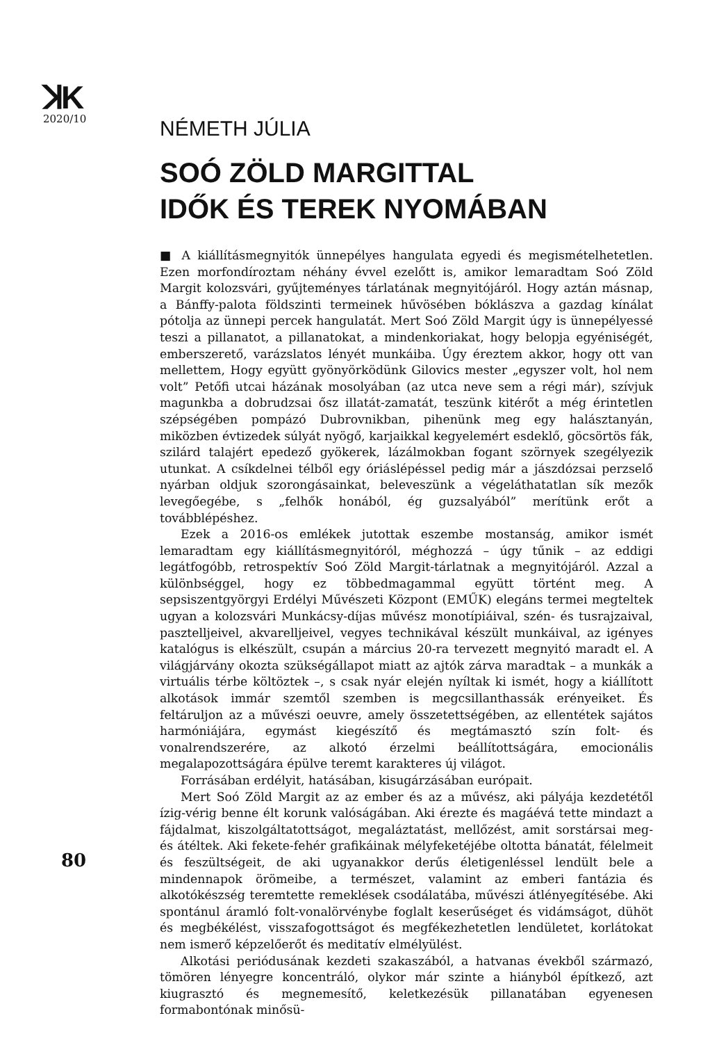ꓘK
2020/10
80
NÉMETH JÚLIA
SOÓ ZÖLD MARGITTAL
IDŐK ÉS TEREK NYOMÁBAN
■ A kiállításmegnyitók ünnepélyes hangulata egyedi és megismételhetetlen. Ezen morfondíroztam néhány évvel ezelőtt is, amikor lemaradtam Soó Zöld Margit kolozsvári, gyűjteményes tárlatának megnyitójáról. Hogy aztán másnap, a Bánffy-palota földszinti termeinek hűvösében bóklászva a gazdag kínálat pótolja az ünnepi percek hangulatát. Mert Soó Zöld Margit úgy is ünnepélyessé teszi a pillanatot, a pillanatokat, a mindenkoriakat, hogy belopja egyéniségét, emberszerető, varázslatos lényét munkáiba. Úgy éreztem akkor, hogy ott van mellettem, Hogy együtt gyönyörködünk Gilovics mester „egyszer volt, hol nem volt” Petőfi utcai házának mosolyában (az utca neve sem a régi már), szívjuk magunkba a dobrudzsai ősz illatát-zamatát, teszünk kitérőt a még érintetlen szépségében pompázó Dubrovnikban, pihenünk meg egy halásztanyán, miközben évtizedek súlyát nyögő, karjaikkal kegyelemért esdeklő, göcsörtös fák, szilárd talajért epedező gyökerek, lázálmokban fogant szörnyek szegélyezik utunkat. A csíkdelnei télből egy óriáslépéssel pedig már a jászdózsai perzselő nyárban oldjuk szorongásainkat, beleveszünk a végeláthatatlan sík mezők levegőegébe, s „felhők honából, ég guzsalyából” merítünk erőt a továbblépéshez.
Ezek a 2016-os emlékek jutottak eszembe mostanság, amikor ismét lemaradtam egy kiállításmegnyitóról, méghozzá – úgy tűnik – az eddigi legátfogóbb, retrospektív Soó Zöld Margit-tárlatnak a megnyitójáról. Azzal a különbséggel, hogy ez többedmagammal együtt történt meg. A sepsiszentgyörgyi Erdélyi Művészeti Központ (EMŰK) elegáns termei megteltek ugyan a kolozsvári Munkácsy-díjas művész monotípiáival, szén- és tusrajzaival, pasztelljeivel, akvarelljeivel, vegyes technikával készült munkáival, az igényes katalógus is elkészült, csupán a március 20-ra tervezett megnyitó maradt el. A világjárvány okozta szükségállapot miatt az ajtók zárva maradtak – a munkák a virtuális térbe költöztek –, s csak nyár elején nyíltak ki ismét, hogy a kiállított alkotások immár szemtől szemben is megcsillanthassák erényeiket. És feltáruljon az a művészi oeuvre, amely összetettségében, az ellentétek sajátos harmóniájára, egymást kiegészítő és megtámasztó szín folt- és vonalrendszerére, az alkotó érzelmi beállítottságára, emocionális megalapozottságára épülve teremt karakteres új világot.
Forrásában erdélyit, hatásában, kisugárzásában európait.
Mert Soó Zöld Margit az az ember és az a művész, aki pályája kezdetétől ízig-vérig benne élt korunk valóságában. Aki érezte és magáévá tette mindazt a fájdalmat, kiszolgáltatottságot, megaláztatást, mellőzést, amit sorstársai meg- és átéltek. Aki fekete-fehér grafikáinak mélyfeketéjébe oltotta bánatát, félelmeit és feszültségeit, de aki ugyanakkor derűs életigenléssel lendült bele a mindennapok örömeibe, a természet, valamint az emberi fantázia és alkotókészség teremtette remeklések csodálatába, művészi átlényegítésébe. Aki spontánul áramló folt-vonalörvénybe foglalt keserűséget és vidámságot, dühöt és megbékélést, visszafogottságot és megfékezhetetlen lendületet, korlátokat nem ismerő képzelőerőt és meditatív elmélyülést.
Alkotási periódusának kezdeti szakaszából, a hatvanas évekből származó, tömören lényegre koncentráló, olykor már szinte a hiányból építkező, azt kiugrasztó és megnemesítő, keletkezésük pillanatában egyenesen formabontónak minősü-